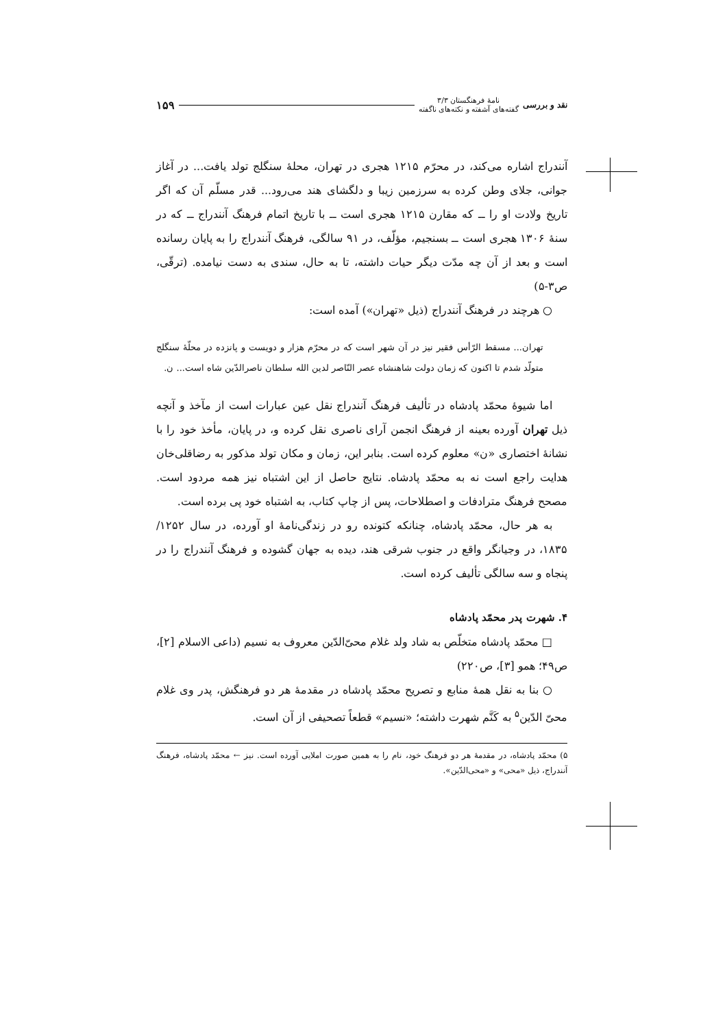نقد و بررسی نامهٔ فرهنگستان ۳/۳
گفته‌های آشفته و نکته‌های ناگفته ۱۵۹
آنندراج اشاره می‌کند، در محرّم ۱۲۱۵ هجری در تهران، محلهٔ سنگلج تولد یافت... در آغاز جوانی، جلای وطن کرده به سرزمین زیبا و دلگشای هند می‌رود... قدر مسلّم آن که اگر تاریخ ولادت او را ــ که مقارن ۱۲۱۵ هجری است ــ با تاریخ اتمام فرهنگ آنندراج ــ که در سنهٔ ۱۳۰۶ هجری است ــ بسنجیم، مؤلّف، در ۹۱ سالگی، فرهنگ آنندراج را به پایان رسانده است و بعد از آن چه مدّت دیگر حیات داشته، تا به حال، سندی به دست نیامده. (ترقّی، ص۳-۵)
○ هرچند در فرهنگ آنندراج (ذیل «تهران») آمده است:
تهران... مسقط الرّأس فقیر نیز در آن شهر است که در محرّم هزار و دویست و پانزده در محلّهٔ سنگلج متولّد شدم تا اکنون که زمان دولت شاهنشاه عصر النّاصر لدین الله سلطان ناصرالدّین شاه است... ن.
اما شیوهٔ محمّد پادشاه در تألیف فرهنگ آنندراج نقل عین عبارات است از مآخذ و آنچه ذیل تهران آورده بعینه از فرهنگ انجمن آرای ناصری نقل کرده و، در پایان، مأخذ خود را با نشانهٔ اختصاری «ن» معلوم کرده است. بنابر این، زمان و مکان تولد مذکور به رضاقلی‌خان هدایت راجع است نه به محمّد پادشاه. نتایج حاصل از این اشتباه نیز همه مردود است. مصحح فرهنگ مترادفات و اصطلاحات، پس از چاپ کتاب، به اشتباه خود پی برده است.
به هر حال، محمّد پادشاه، چنانکه کتونده رو در زندگی‌نامهٔ او آورده، در سال ۱۲۵۲/ ۱۸۳۵، در وجیانگر واقع در جنوب شرقی هند، دیده به جهان گشوده و فرهنگ آنندراج را در پنجاه و سه سالگی تألیف کرده است.
۴. شهرت پدر محمّد پادشاه
□ محمّد پادشاه متخلّص به شاد ولد غلام محیّ‌الدّین معروف به نسیم (داعی الاسلام [۲]، ص۴۹؛ همو [۳]، ص۲۲۰)
○ بنا به نقل همهٔ منابع و تصریح محمّد پادشاه در مقدمهٔ هر دو فرهنگش، پدر وی غلام محیّ الدّین<sup>۵</sup> به کَنَّم شهرت داشته؛ «نسیم» قطعاً تصحیفی از آن است.
۵) محمّد پادشاه، در مقدمهٔ هر دو فرهنگ خود، نام را به همین صورت املایی آورده است. نیز ← محمّد پادشاه، فرهنگ آنندراج، ذیل «محی» و «محی‌الدّین».